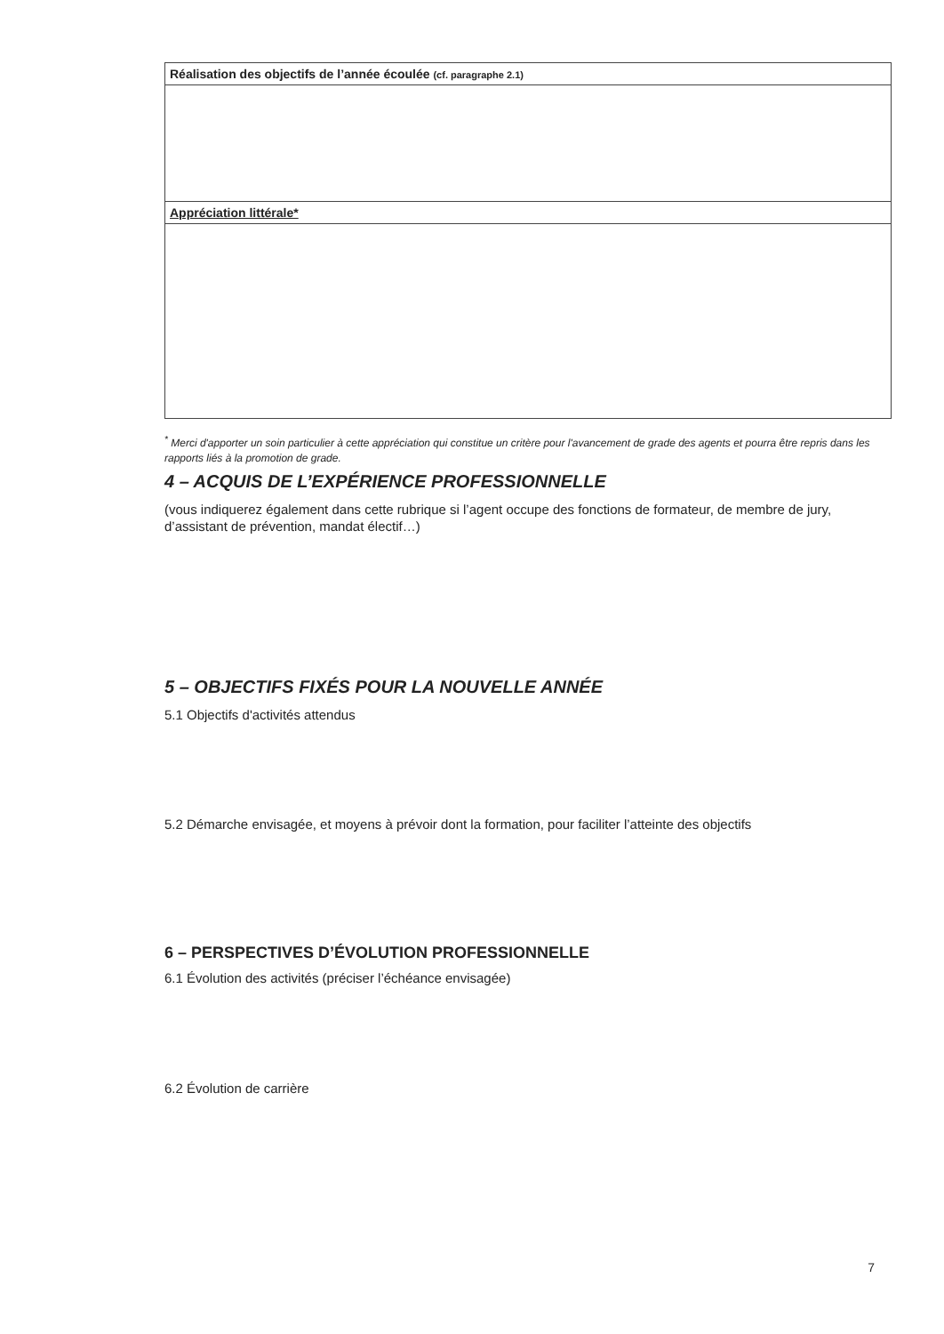| Réalisation des objectifs de l’année écoulée (cf. paragraphe 2.1) |
| Appréciation littérale* |
<sup>*</sup> Merci d'apporter un soin particulier à cette appréciation qui constitue un critère pour l'avancement de grade des agents et pourra être repris dans les rapports liés à la promotion de grade.
4 – ACQUIS DE L’EXPÉRIENCE PROFESSIONNELLE
(vous indiquerez également dans cette rubrique si l’agent occupe des fonctions de formateur, de membre de jury, d’assistant de prévention, mandat électif…)
5 – OBJECTIFS FIXÉS POUR LA NOUVELLE ANNÉE
5.1 Objectifs d'activités attendus
5.2 Démarche envisagée, et moyens à prévoir dont la formation, pour faciliter l’atteinte des objectifs
6 – PERSPECTIVES D’ÉVOLUTION PROFESSIONNELLE
6.1 Évolution des activités (préciser l’échéance envisagée)
6.2 Évolution de carrière
7